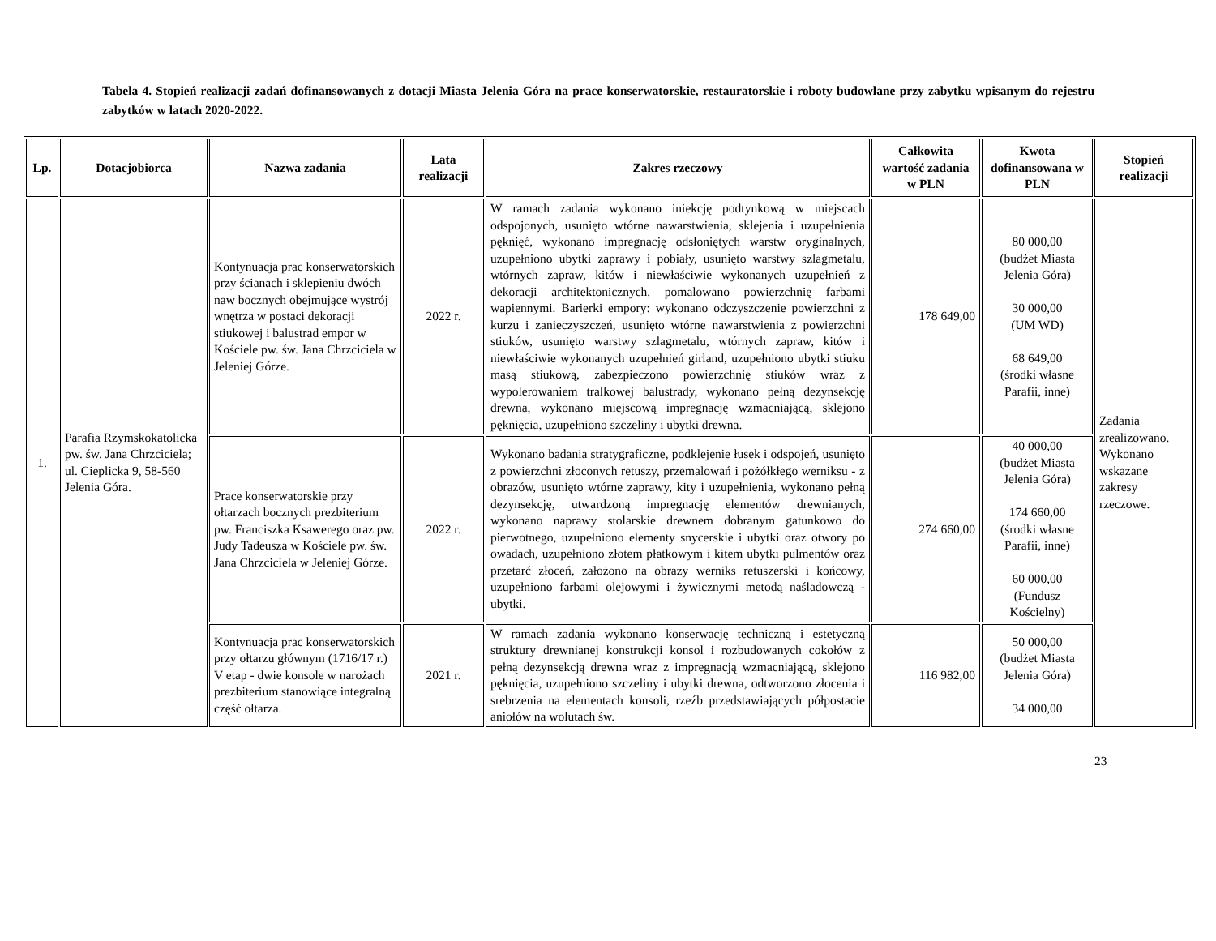Tabela 4. Stopień realizacji zadań dofinansowanych z dotacji Miasta Jelenia Góra na prace konserwatorskie, restauratorskie i roboty budowlane przy zabytku wpisanym do rejestru zabytków w latach 2020-2022.
| Lp. | Dotacjobiorca | Nazwa zadania | Lata realizacji | Zakres rzeczowy | Całkowita wartość zadania w PLN | Kwota dofinansowana w PLN | Stopień realizacji |
| --- | --- | --- | --- | --- | --- | --- | --- |
| 1. | Parafia Rzymskokatolicka pw. św. Jana Chrzciciela; ul. Cieplicka 9, 58-560 Jelenia Góra. | Kontynuacja prac konserwatorskich przy ścianach i sklepieniu dwóch naw bocznych obejmujące wystrój wnętrza w postaci dekoracji stiukowej i balustrad empor w Kościele pw. św. Jana Chrzciciela w Jeleniej Górze. | 2022 r. | W ramach zadania wykonano iniekcję podtynkową w miejscach odspojonych, usunięto wtórne nawarstwienia, sklejenia i uzupełnienia pęknięć, wykonano impregnację odsłoniętych warstw oryginalnych, uzupełniono ubytki zaprawy i pobiały, usunięto warstwy szlagmetalu, wtórnych zapraw, kitów i niewłaściwie wykonanych uzupełnień z dekoracji architektonicznych, pomalowano powierzchnię farbami wapiennymi. Barierki empory: wykonano odczyszczenie powierzchni z kurzu i zanieczyszczeń, usunięto wtórne nawarstwienia z powierzchni stiuków, usunięto warstwy szlagmetalu, wtórnych zapraw, kitów i niewłaściwie wykonanych uzupełnień girland, uzupełniono ubytki stiuku masą stiukową, zabezpieczono powierzchnię stiuków wraz z wypolerowaniem tralkowej balustrady, wykonano pełną dezynsekcję drewna, wykonano miejscową impregnację wzmacniającą, sklejono pęknięcia, uzupełniono szczeliny i ubytki drewna. | 178 649,00 | 80 000,00 (budżet Miasta Jelenia Góra) 30 000,00 (UM WD) 68 649,00 (środki własne Parafii, inne) | Zadania zrealizowano. Wykonano wskazane zakresy rzeczowe. |
| | | Prace konserwatorskie przy ołtarzach bocznych prezbiterium pw. Franciszka Ksawerego oraz pw. Judy Tadeusza w Kościele pw. św. Jana Chrzciciela w Jeleniej Górze. | 2022 r. | Wykonano badania stratygraficzne, podklejenie łusek i odspojeń, usunięto z powierzchni złoconych retuszy, przemalowań i pożółkłego werniksu - z obrazów, usunięto wtórne zaprawy, kity i uzupełnienia, wykonano pełną dezynsekcję, utwardzoną impregnację elementów drewnianych, wykonano naprawy stolarskie drewnem dobranym gatunkowo do pierwotnego, uzupełniono elementy snycerskie i ubytki oraz otwory po owadach, uzupełniono złotem płatkowym i kitem ubytki pulmentów oraz przetarć złoceń, założono na obrazy werniks retuszerski i końcowy, uzupełniono farbami olejowymi i żywicznymi metodą naśladowczą - ubytki. | 274 660,00 | 40 000,00 (budżet Miasta Jelenia Góra) 174 660,00 (środki własne Parafii, inne) 60 000,00 (Fundusz Kościelny) | |
| | | Kontynuacja prac konserwatorskich przy ołtarzu głównym (1716/17 r.) V etap - dwie konsole w narożach prezbiterium stanowiące integralną część ołtarza. | 2021 r. | W ramach zadania wykonano konserwację techniczną i estetyczną struktury drewnianej konstrukcji konsol i rozbudowanych cokołów z pełną dezynsekcją drewna wraz z impregnacją wzmacniającą, sklejono pęknięcia, uzupełniono szczeliny i ubytki drewna, odtworzono złocenia i srebrzenia na elementach konsoli, rzeźb przedstawiających półpostacie aniołów na wolutach św. | 116 982,00 | 50 000,00 (budżet Miasta Jelenia Góra) 34 000,00 | |
23